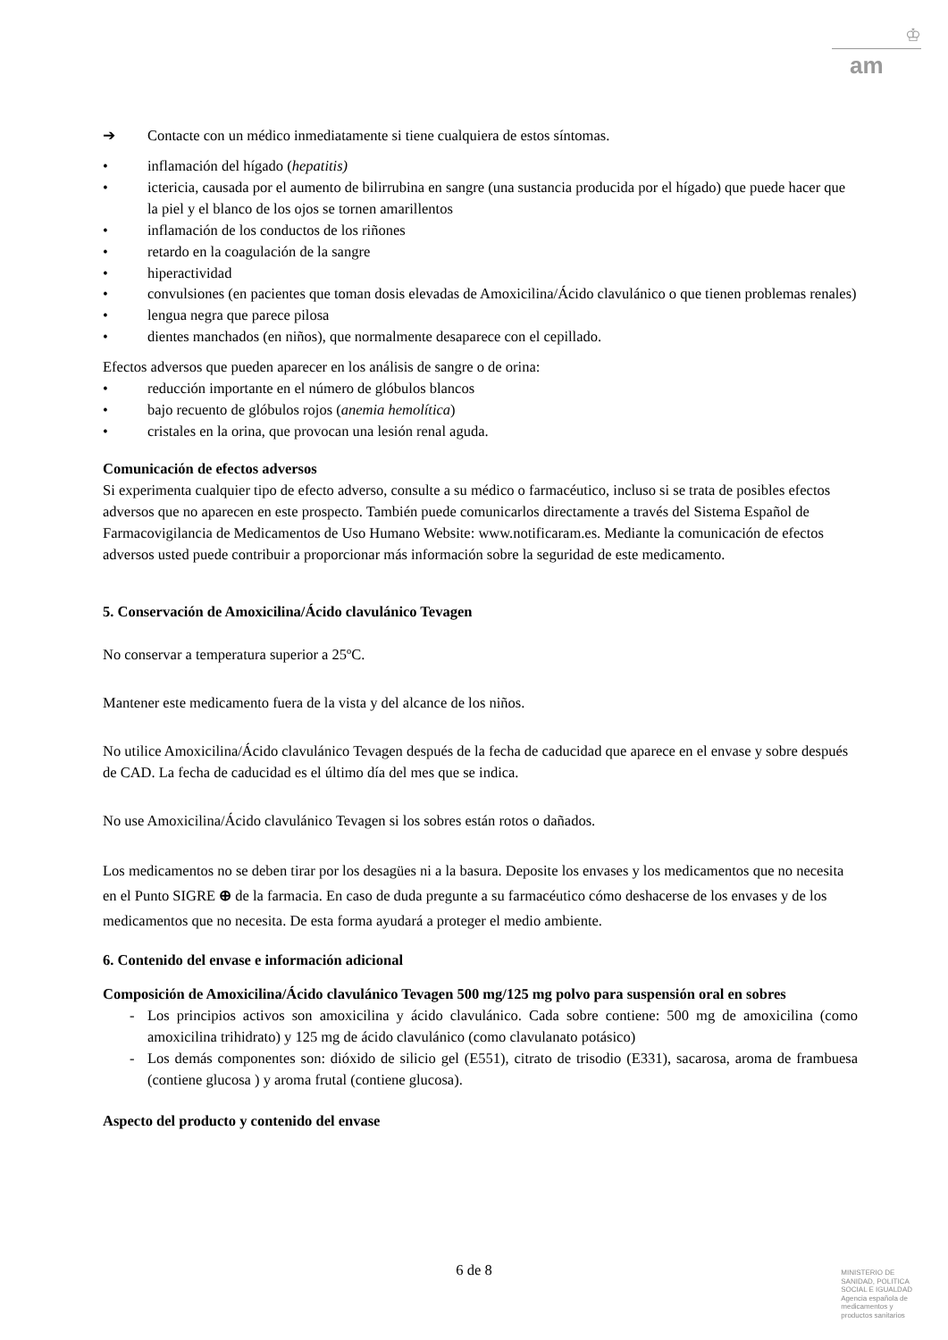♔
am
➔ Contacte con un médico inmediatamente si tiene cualquiera de estos síntomas.
• inflamación del hígado (hepatitis)
• ictericia, causada por el aumento de bilirrubina en sangre (una sustancia producida por el hígado) que puede hacer que la piel y el blanco de los ojos se tornen amarillentos
• inflamación de los conductos de los riñones
• retardo en la coagulación de la sangre
• hiperactividad
• convulsiones (en pacientes que toman dosis elevadas de Amoxicilina/Ácido clavulánico o que tienen problemas renales)
• lengua negra que parece pilosa
• dientes manchados (en niños), que normalmente desaparece con el cepillado.
Efectos adversos que pueden aparecer en los análisis de sangre o de orina:
• reducción importante en el número de glóbulos blancos
• bajo recuento de glóbulos rojos (anemia hemolítica)
• cristales en la orina, que provocan una lesión renal aguda.
Comunicación de efectos adversos
Si experimenta cualquier tipo de efecto adverso, consulte a su médico o farmacéutico, incluso si se trata de posibles efectos adversos que no aparecen en este prospecto. También puede comunicarlos directamente a través del Sistema Español de Farmacovigilancia de Medicamentos de Uso Humano Website: www.notificaram.es. Mediante la comunicación de efectos adversos usted puede contribuir a proporcionar más información sobre la seguridad de este medicamento.
5. Conservación de Amoxicilina/Ácido clavulánico Tevagen
No conservar a temperatura superior a 25ºC.
Mantener este medicamento fuera de la vista y del alcance de los niños.
No utilice Amoxicilina/Ácido clavulánico Tevagen después de la fecha de caducidad que aparece en el envase y sobre después de CAD. La fecha de caducidad es el último día del mes que se indica.
No use Amoxicilina/Ácido clavulánico Tevagen si los sobres están rotos o dañados.
Los medicamentos no se deben tirar por los desagües ni a la basura. Deposite los envases y los medicamentos que no necesita en el Punto SIGRE ⊕ de la farmacia. En caso de duda pregunte a su farmacéutico cómo deshacerse de los envases y de los medicamentos que no necesita. De esta forma ayudará a proteger el medio ambiente.
6. Contenido del envase e información adicional
Composición de Amoxicilina/Ácido clavulánico Tevagen 500 mg/125 mg polvo para suspensión oral en sobres
- Los principios activos son amoxicilina y ácido clavulánico. Cada sobre contiene: 500 mg de amoxicilina (como amoxicilina trihidrato) y 125 mg de ácido clavulánico (como clavulanato potásico)
- Los demás componentes son: dióxido de silicio gel (E551), citrato de trisodio (E331), sacarosa, aroma de frambuesa (contiene glucosa ) y aroma frutal (contiene glucosa).
Aspecto del producto y contenido del envase
6 de 8
MINISTERIO DE
SANIDAD, POLITICA
SOCIAL E IGUALDAD
Agencia española de
medicamentos y
productos sanitarios